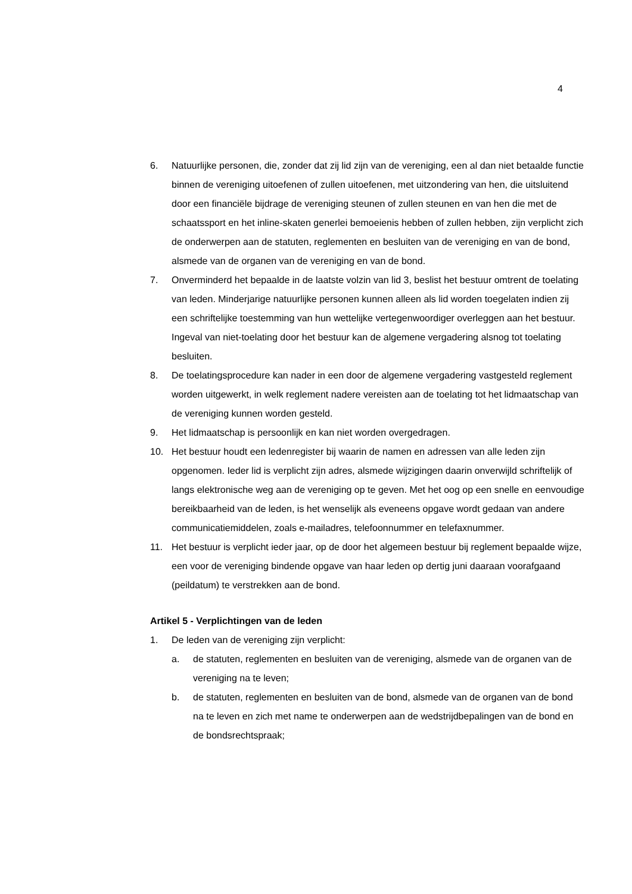4
6. Natuurlijke personen, die, zonder dat zij lid zijn van de vereniging, een al dan niet betaalde functie binnen de vereniging uitoefenen of zullen uitoefenen, met uitzondering van hen, die uitsluitend door een financiële bijdrage de vereniging steunen of zullen steunen en van hen die met de schaatssport en het inline-skaten generlei bemoeienis hebben of zullen hebben, zijn verplicht zich de onderwerpen aan de statuten, reglementen en besluiten van de vereniging en van de bond, alsmede van de organen van de vereniging en van de bond.
7. Onverminderd het bepaalde in de laatste volzin van lid 3, beslist het bestuur omtrent de toelating van leden. Minderjarige natuurlijke personen kunnen alleen als lid worden toegelaten indien zij een schriftelijke toestemming van hun wettelijke vertegenwoordiger overleggen aan het bestuur. Ingeval van niet-toelating door het bestuur kan de algemene vergadering alsnog tot toelating besluiten.
8. De toelatingsprocedure kan nader in een door de algemene vergadering vastgesteld reglement worden uitgewerkt, in welk reglement nadere vereisten aan de toelating tot het lidmaatschap van de vereniging kunnen worden gesteld.
9. Het lidmaatschap is persoonlijk en kan niet worden overgedragen.
10. Het bestuur houdt een ledenregister bij waarin de namen en adressen van alle leden zijn opgenomen. Ieder lid is verplicht zijn adres, alsmede wijzigingen daarin onverwijld schriftelijk of langs elektronische weg aan de vereniging op te geven. Met het oog op een snelle en eenvoudige bereikbaarheid van de leden, is het wenselijk als eveneens opgave wordt gedaan van andere communicatiemiddelen, zoals e-mailadres, telefoonnummer en telefaxnummer.
11. Het bestuur is verplicht ieder jaar, op de door het algemeen bestuur bij reglement bepaalde wijze, een voor de vereniging bindende opgave van haar leden op dertig juni daaraan voorafgaand (peildatum) te verstrekken aan de bond.
Artikel 5 - Verplichtingen van de leden
1. De leden van de vereniging zijn verplicht:
a. de statuten, reglementen en besluiten van de vereniging, alsmede van de organen van de vereniging na te leven;
b. de statuten, reglementen en besluiten van de bond, alsmede van de organen van de bond na te leven en zich met name te onderwerpen aan de wedstrijdbepalingen van de bond en de bondsrechtspraak;